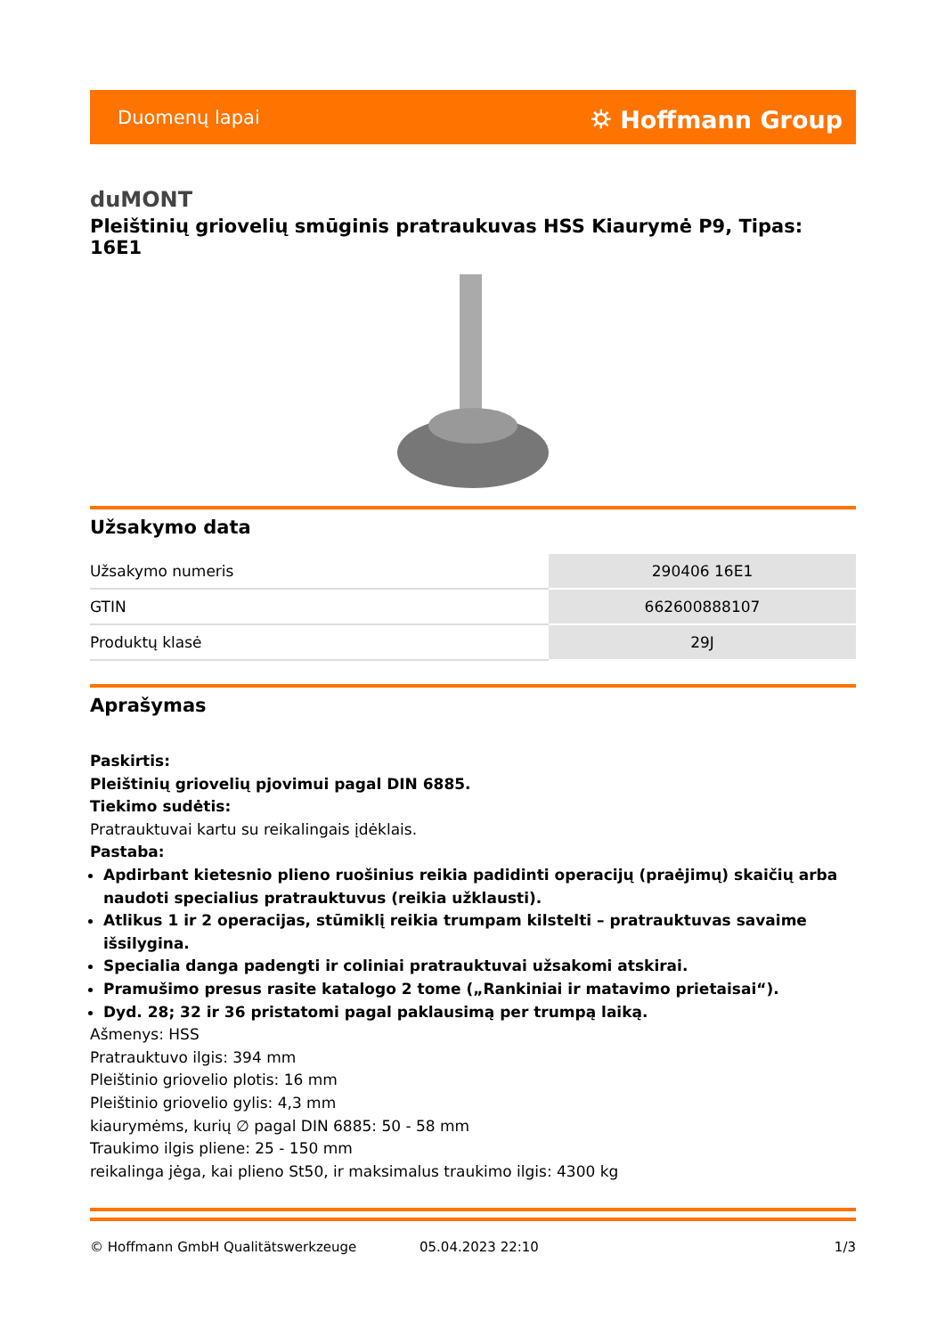Duomenų lapai ⛭ Hoffmann Group
duMONT
Pleištinių griovelių smūginis pratraukuvas HSS Kiaurymė P9, Tipas: 16E1
Užsakymo data
| Užsakymo numeris | 290406 16E1 |
| GTIN | 662600888107 |
| Produktų klasė | 29J |
Aprašymas
Paskirtis:
Pleištinių griovelių pjovimui pagal DIN 6885.
Tiekimo sudėtis:
Pratrauktuvai kartu su reikalingais įdėklais.
Pastaba:
Apdirbant kietesnio plieno ruošinius reikia padidinti operacijų (praėjimų) skaičių arba naudoti specialius pratrauktuvus (reikia užklausti).
Atlikus 1 ir 2 operacijas, stūmiklį reikia trumpam kilstelti – pratrauktuvas savaime išsilygina.
Specialia danga padengti ir coliniai pratrauktuvai užsakomi atskirai.
Pramušimo presus rasite katalogo 2 tome („Rankiniai ir matavimo prietaisai“).
Dyd. 28; 32 ir 36 pristatomi pagal paklausimą per trumpą laiką.
Ašmenys: HSS
Pratrauktuvo ilgis: 394 mm
Pleištinio griovelio plotis: 16 mm
Pleištinio griovelio gylis: 4,3 mm
kiaurymėms, kurių ∅ pagal DIN 6885: 50 - 58 mm
Traukimo ilgis pliene: 25 - 150 mm
reikalinga jėga, kai plieno St50, ir maksimalus traukimo ilgis: 4300 kg
© Hoffmann GmbH Qualitätswerkzeuge 05.04.2023 22:10 1/3